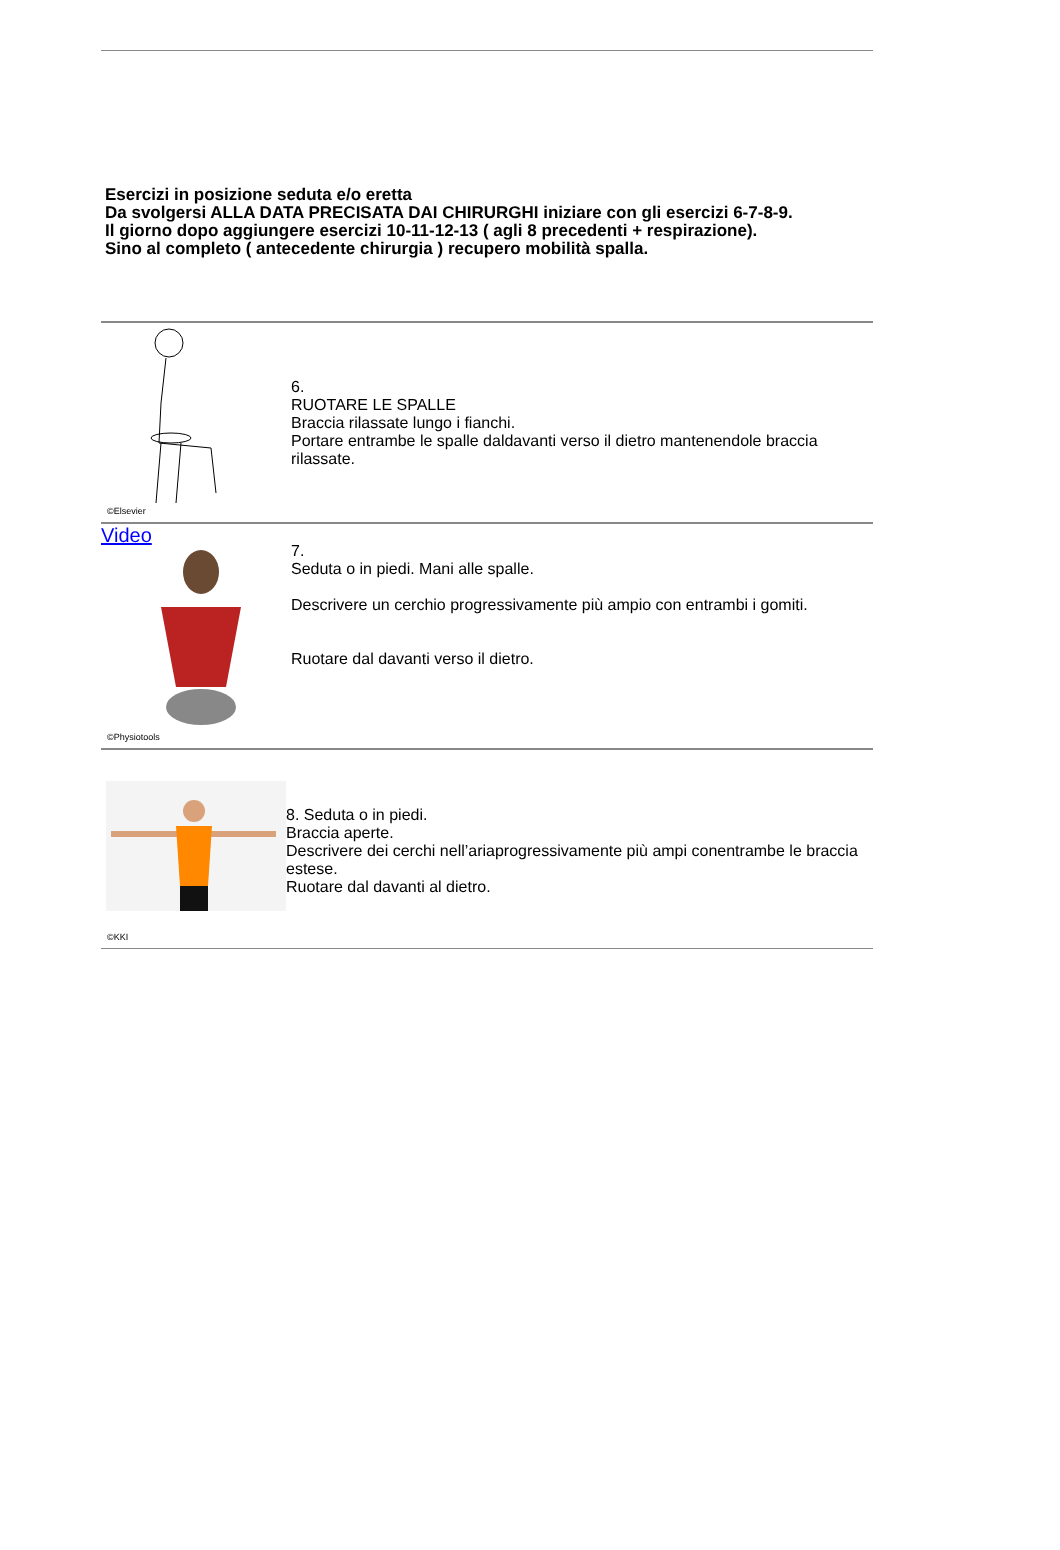Esercizi in posizione seduta e/o eretta
Da svolgersi ALLA DATA PRECISATA DAI CHIRURGHI iniziare con gli esercizi 6-7-8-9.
Il giorno dopo aggiungere esercizi 10-11-12-13 ( agli 8 precedenti + respirazione).
Sino al completo ( antecedente chirurgia ) recupero mobilità spalla.
©Elsevier
6.
RUOTARE LE SPALLE
Braccia rilassate lungo i fianchi.
Portare entrambe le spalle daldavanti verso il dietro mantenendole braccia rilassate.
Video
©Physiotools
7.
Seduta o in piedi. Mani alle spalle.
Descrivere un cerchio progressivamente più ampio con entrambi i gomiti.
Ruotare dal davanti verso il dietro.
©KKI
8. Seduta o in piedi.
Braccia aperte.
Descrivere dei cerchi nell’ariaprogressivamente più ampi conentrambe le braccia estese.
Ruotare dal davanti al dietro.